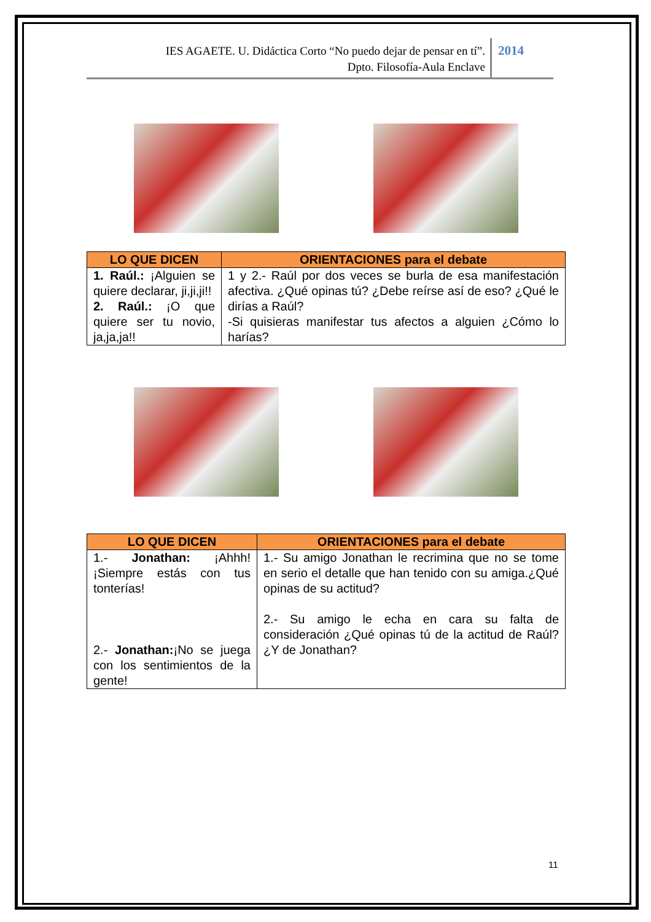IES AGAETE. U. Didáctica Corto “No puedo dejar de pensar en tí”.
Dpto. Filosofía-Aula Enclave
2014
| LO QUE DICEN | ORIENTACIONES para el debate |
| --- | --- |
| 1. Raúl.: ¡Alguien se quiere declarar, ji,ji,ji!! 2. Raúl.: ¡O que quiere ser tu novio, ja,ja,ja!! | 1 y 2.- Raúl por dos veces se burla de esa manifestación afectiva. ¿Qué opinas tú? ¿Debe reírse así de eso? ¿Qué le dirías a Raúl? -Si quisieras manifestar tus afectos a alguien ¿Cómo lo harías? |
| LO QUE DICEN | ORIENTACIONES para el debate |
| --- | --- |
| 1.- Jonathan: ¡Ahhh! ¡Siempre estás con tus tonterías! 2.- Jonathan: ¡No se juega con los sentimientos de la gente! | 1.- Su amigo Jonathan le recrimina que no se tome en serio el detalle que han tenido con su amiga.¿Qué opinas de su actitud? 2.- Su amigo le echa en cara su falta de consideración ¿Qué opinas tú de la actitud de Raúl? ¿Y de Jonathan? |
11